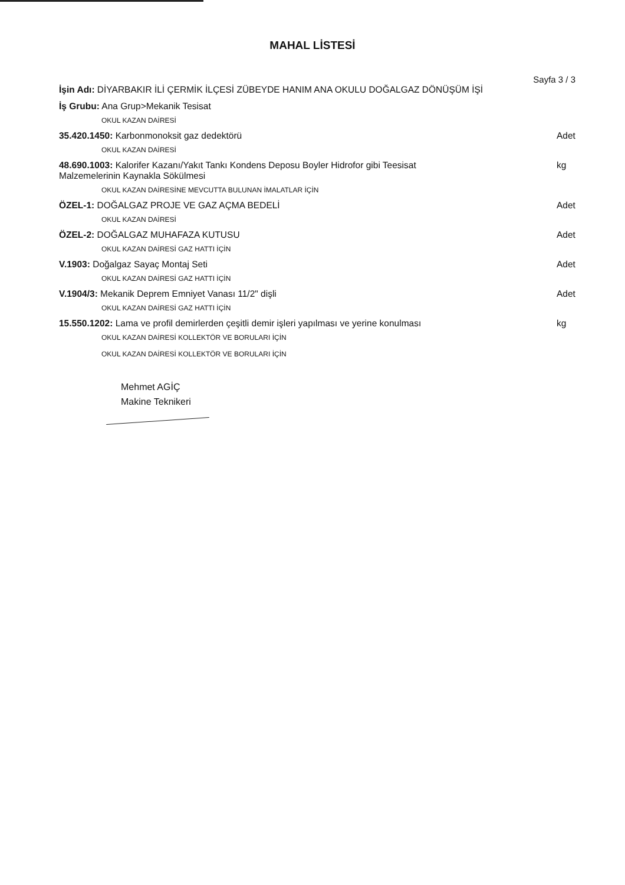MAHAL LİSTESİ
Sayfa 3 / 3
İşin Adı: DİYARBAKIR İLİ ÇERMİK İLÇESİ ZÜBEYDE HANIM ANA OKULU DOĞALGAZ DÖNÜŞÜM İŞİ
İş Grubu: Ana Grup>Mekanik Tesisat
OKUL KAZAN DAİRESİ
35.420.1450: Karbonmonoksit gaz dedektörü Adet
OKUL KAZAN DAİRESİ
48.690.1003: Kalorifer Kazanı/Yakıt Tankı Kondens Deposu Boyler Hidrofor gibi Teesisat
Malzemelerinin Kaynakla Sökülmesi kg
OKUL KAZAN DAİRESİNE MEVCUTTA BULUNAN İMALATLAR İÇİN
ÖZEL-1: DOĞALGAZ PROJE VE GAZ AÇMA BEDELİ Adet
OKUL KAZAN DAİRESİ
ÖZEL-2: DOĞALGAZ MUHAFAZA KUTUSU Adet
OKUL KAZAN DAİRESİ GAZ HATTI İÇİN
V.1903: Doğalgaz Sayaç Montaj Seti Adet
OKUL KAZAN DAİRESİ GAZ HATTI İÇİN
V.1904/3: Mekanik Deprem Emniyet Vanası 11/2" dişli Adet
OKUL KAZAN DAİRESİ GAZ HATTI İÇİN
15.550.1202: Lama ve profil demirlerden çeşitli demir işleri yapılması ve yerine konulması kg
OKUL KAZAN DAİRESİ KOLLEKTÖR VE BORULARI İÇİN
OKUL KAZAN DAİRESİ KOLLEKTÖR VE BORULARI İÇİN
Mehmet AGİÇ
Makine Teknikeri